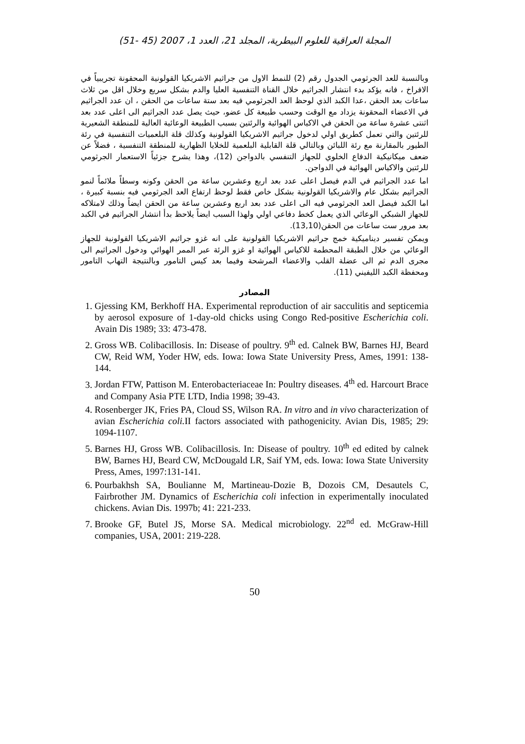المجلة العراقية للعلوم البيطرية، المجلد 21، العدد 1، 2007 (45 -51)
وبالنسبة للعد الجرثومي الجدول رقم (2) للنمط الاول من جراثيم الاشريكيا القولونية المحقونة تجريبياً في الافراخ ، فانه يؤكد بدء انتشار الجراثيم خلال القناة التنفسية العليا والدم بشكل سريع وخلال اقل من ثلاث ساعات بعد الحقن ،عدا الكبد الذي لوحظ العد الجرثومي فيه بعد ستة ساعات من الحقن ، ان عدد الجراثيم في الاعضاء المحقونة يزداد مع الوقت وحسب طبيعة كل عضو، حيث يصل عدد الجراثيم الى اعلى عدد بعد اثنتى عشرة ساعة من الحقن في الاكياس الهوائية والرئتين بسبب الطبيعة الوعائية العالية للمنطقة الشعيرية للرئتين والتي تعمل كطريق اولي لدخول جراثيم الاشريكيا القولونية وكذلك قلة البلعميات التنفسية في رئة الطيور بالمقارنة مع رئة اللبائن وبالتالي قلة القابلية البلعمية للخلايا الظهارية للمنطقة التنفسية ، فضلاً عن ضعف ميكانيكية الدفاع الخلوي للجهاز التنفسي بالدواجن (12)، وهذا يشرح جزئياً الاستعمار الجرثومي للرئتين والاكياس الهوائية في الدواجن.
اما عدد الجراثيم في الدم فيصل اعلى عدد بعد اربع وعشرين ساعة من الحقن وكونه وسطاً ملائماً لنمو الجراثيم بشكل عام والاشريكيا القولونية بشكل خاص فقط لوحظ ارتفاع العد الجرثومي فيه بنسبة كبيرة ، اما الكبد فيصل العد الجرثومي فيه الى اعلى عدد بعد اربع وعشرين ساعة من الحقن ايضاً وذلك لامتلاكه للجهاز الشبكي الوعائي الذي يعمل كخط دفاعي اولي ولهذا السبب ايضاً يلاحظ بدأ انتشار الجراثيم في الكبد بعد مرور ست ساعات من الحقن(13,10).
ويمكن تفسير ديناميكية خمج جراثيم الاشريكيا القولونية على انه غزو جراثيم الاشريكيا القولونية للجهاز الوعائي من خلال الطبقة المحطمة للاكياس الهوائية او غزو الرئة عبر الممر الهوائي ودخول الجراثيم الى مجرى الدم ثم الى عضلة القلب والاعضاء المرشحة وفيما بعد كيس التامور وبالنتيجة التهاب التامور ومحفظة الكبد الليفيني (11).
المصادر
1. Gjessing KM, Berkhoff HA. Experimental reproduction of air sacculitis and septicemia by aerosol exposure of 1-day-old chicks using Congo Red-positive Escherichia coli. Avain Dis 1989; 33: 473-478.
2. Gross WB. Colibacillosis. In: Disease of poultry. 9<sup>th</sup> ed. Calnek BW, Barnes HJ, Beard CW, Reid WM, Yoder HW, eds. Iowa: Iowa State University Press, Ames, 1991: 138-144.
3. Jordan FTW, Pattison M. Enterobacteriaceae In: Poultry diseases. 4<sup>th</sup> ed. Harcourt Brace and Company Asia PTE LTD, India 1998; 39-43.
4. Rosenberger JK, Fries PA, Cloud SS, Wilson RA. In vitro and in vivo characterization of avian Escherichia coli. II factors associated with pathogenicity. Avian Dis, 1985; 29: 1094-1107.
5. Barnes HJ, Gross WB. Colibacillosis. In: Disease of poultry. 10<sup>th</sup> ed edited by calnek BW, Barnes HJ, Beard CW, McDougald LR, Saif YM, eds. Iowa: Iowa State University Press, Ames, 1997:131-141.
6. Pourbakhsh SA, Boulianne M, Martineau-Dozie B, Dozois CM, Desautels C, Fairbrother JM. Dynamics of Escherichia coli infection in experimentally inoculated chickens. Avian Dis. 1997b; 41: 221-233.
7. Brooke GF, Butel JS, Morse SA. Medical microbiology. 22<sup>nd</sup> ed. McGraw-Hill companies, USA, 2001: 219-228.
50